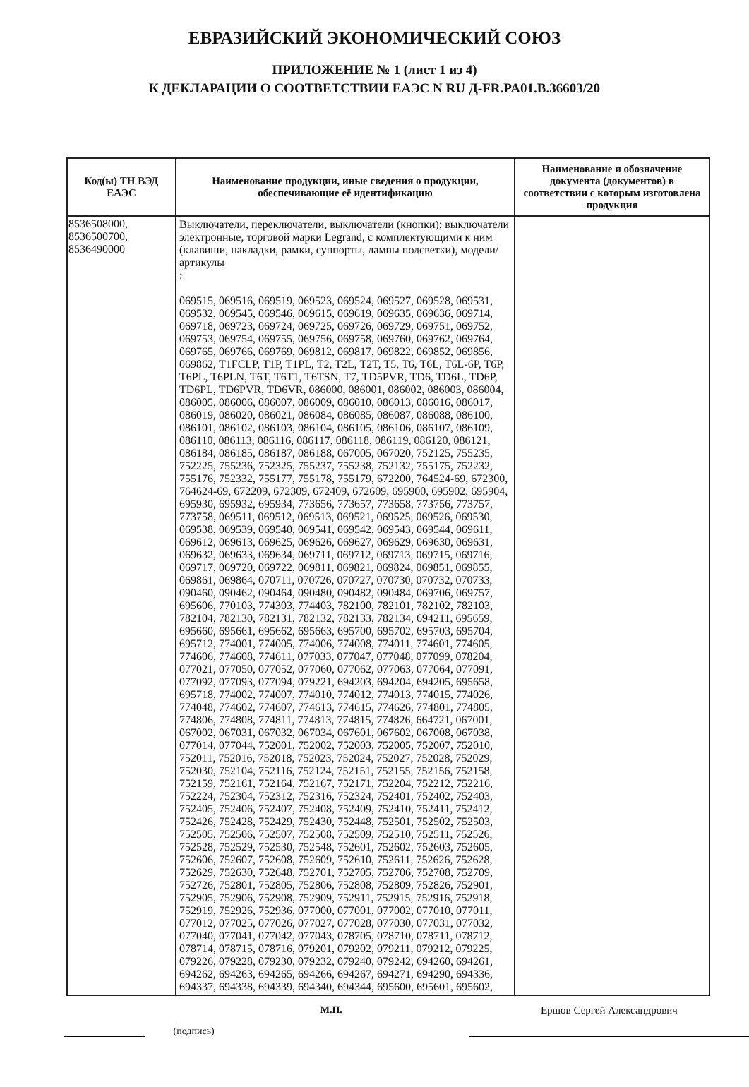ЕВРАЗИЙСКИЙ ЭКОНОМИЧЕСКИЙ СОЮЗ
ПРИЛОЖЕНИЕ № 1 (лист 1 из 4)
К ДЕКЛАРАЦИИ О СООТВЕТСТВИИ ЕАЭС N RU Д-FR.PA01.B.36603/20
| Код(ы) ТН ВЭД ЕАЭС | Наименование продукции, иные сведения о продукции, обеспечивающие её идентификацию | Наименование и обозначение документа (документов) в соответствии с которым изготовлена продукция |
| --- | --- | --- |
| 8536508000, 8536500700, 8536490000 | Выключатели, переключатели, выключатели (кнопки); выключатели электронные, торговой марки Legrand, с комплектующими к ним (клавиши, накладки, рамки, суппорты, лампы подсветки), модели/артикулы : 069515, 069516, 069519, 069523, 069524, 069527, 069528, 069531, 069532, 069545, 069546, 069615, 069619, 069635, 069636, 069714, 069718, 069723, 069724, 069725, 069726, 069729, 069751, 069752, 069753, 069754, 069755, 069756, 069758, 069760, 069762, 069764, 069765, 069766, 069769, 069812, 069817, 069822, 069852, 069856, 069862, T1FCLP, T1P, T1PL, T2, T2L, T2T, T5, T6, T6L, T6L-6P, T6P, T6PL, T6PLN, T6T, T6T1, T6TSN, T7, TD5PVR, TD6, TD6L, TD6P, TD6PL, TD6PVR, TD6VR, 086000, 086001, 086002, 086003, 086004, 086005, 086006, 086007, 086009, 086010, 086013, 086016, 086017, 086019, 086020, 086021, 086084, 086085, 086087, 086088, 086100, 086101, 086102, 086103, 086104, 086105, 086106, 086107, 086109, 086110, 086113, 086116, 086117, 086118, 086119, 086120, 086121, 086184, 086185, 086187, 086188, 067005, 067020, 752125, 755235, 752225, 755236, 752325, 755237, 755238, 752132, 755175, 752232, 755176, 752332, 755177, 755178, 755179, 672200, 764524-69, 672300, 764624-69, 672209, 672309, 672409, 672609, 695900, 695902, 695904, 695930, 695932, 695934, 773656, 773657, 773658, 773756, 773757, 773758, 069511, 069512, 069513, 069521, 069525, 069526, 069530, 069538, 069539, 069540, 069541, 069542, 069543, 069544, 069611, 069612, 069613, 069625, 069626, 069627, 069629, 069630, 069631, 069632, 069633, 069634, 069711, 069712, 069713, 069715, 069716, 069717, 069720, 069722, 069811, 069821, 069824, 069851, 069855, 069861, 069864, 070711, 070726, 070727, 070730, 070732, 070733, 090460, 090462, 090464, 090480, 090482, 090484, 069706, 069757, 695606, 770103, 774303, 774403, 782100, 782101, 782102, 782103, 782104, 782130, 782131, 782132, 782133, 782134, 694211, 695659, 695660, 695661, 695662, 695663, 695700, 695702, 695703, 695704, 695712, 774001, 774005, 774006, 774008, 774011, 774601, 774605, 774606, 774608, 774611, 077033, 077047, 077048, 077099, 078204, 077021, 077050, 077052, 077060, 077062, 077063, 077064, 077091, 077092, 077093, 077094, 079221, 694203, 694204, 694205, 695658, 695718, 774002, 774007, 774010, 774012, 774013, 774015, 774026, 774048, 774602, 774607, 774613, 774615, 774626, 774801, 774805, 774806, 774808, 774811, 774813, 774815, 774826, 664721, 067001, 067002, 067031, 067032, 067034, 067601, 067602, 067008, 067038, 077014, 077044, 752001, 752002, 752003, 752005, 752007, 752010, 752011, 752016, 752018, 752023, 752024, 752027, 752028, 752029, 752030, 752104, 752116, 752124, 752151, 752155, 752156, 752158, 752159, 752161, 752164, 752167, 752171, 752204, 752212, 752216, 752224, 752304, 752312, 752316, 752324, 752401, 752402, 752403, 752405, 752406, 752407, 752408, 752409, 752410, 752411, 752412, 752426, 752428, 752429, 752430, 752448, 752501, 752502, 752503, 752505, 752506, 752507, 752508, 752509, 752510, 752511, 752526, 752528, 752529, 752530, 752548, 752601, 752602, 752603, 752605, 752606, 752607, 752608, 752609, 752610, 752611, 752626, 752628, 752629, 752630, 752648, 752701, 752705, 752706, 752708, 752709, 752726, 752801, 752805, 752806, 752808, 752809, 752826, 752901, 752905, 752906, 752908, 752909, 752911, 752915, 752916, 752918, 752919, 752926, 752936, 077000, 077001, 077002, 077010, 077011, 077012, 077025, 077026, 077027, 077028, 077030, 077031, 077032, 077040, 077041, 077042, 077043, 078705, 078710, 078711, 078712, 078714, 078715, 078716, 079201, 079202, 079211, 079212, 079225, 079226, 079228, 079230, 079232, 079240, 079242, 694260, 694261, 694262, 694263, 694265, 694266, 694267, 694271, 694290, 694336, 694337, 694338, 694339, 694340, 694344, 695600, 695601, 695602, | |
(подпись) М.П. Ершов Сергей Александрович